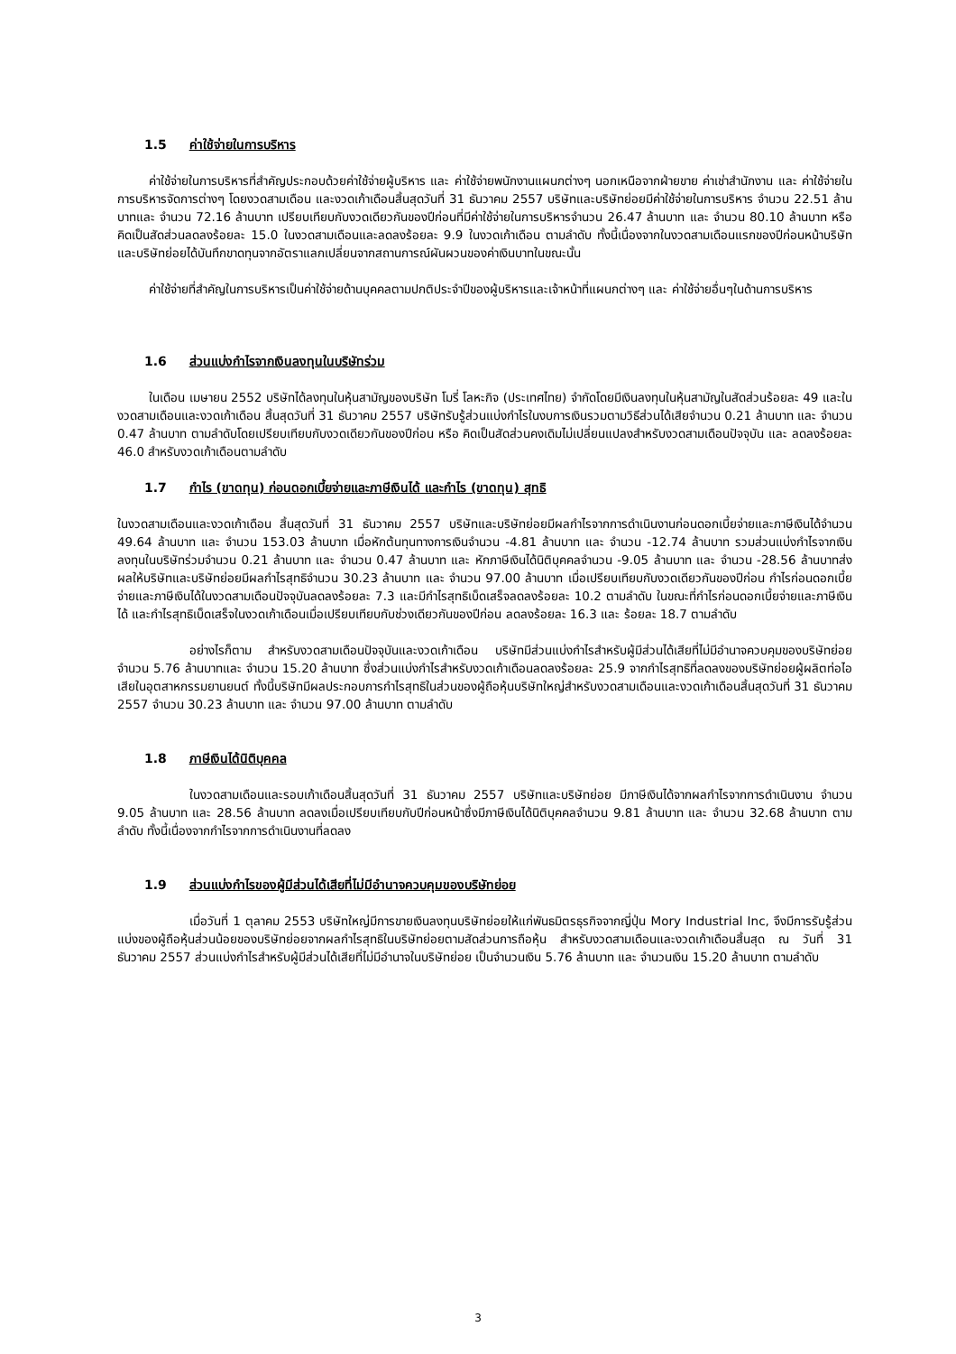1.5 ค่าใช้จ่ายในการบริหาร
ค่าใช้จ่ายในการบริหารที่สำคัญประกอบด้วยค่าใช้จ่ายผู้บริหาร และ ค่าใช้จ่ายพนักงานแผนกต่างๆ นอกเหนือจากฝ่ายขาย ค่าเช่าสำนักงาน และ ค่าใช้จ่ายในการบริหารจัดการต่างๆ โดยงวดสามเดือน และงวดเก้าเดือนสิ้นสุดวันที่ 31 ธันวาคม 2557 บริษัทและบริษัทย่อยมีค่าใช้จ่ายในการบริหาร จำนวน 22.51 ล้านบาทและ จำนวน 72.16 ล้านบาท เปรียบเทียบกับงวดเดียวกันของปีก่อนที่มีค่าใช้จ่ายในการบริหารจำนวน 26.47 ล้านบาท และ จำนวน 80.10 ล้านบาท หรือคิดเป็นสัดส่วนลดลงร้อยละ 15.0 ในงวดสามเดือนและลดลงร้อยละ 9.9 ในงวดเก้าเดือน ตามลำดับ ทั้งนี้เนื่องจากในงวดสามเดือนแรกของปีก่อนหน้าบริษัทและบริษัทย่อยได้บันทึกขาดทุนจากอัตราแลกเปลี่ยนจากสถานการณ์ผันผวนของค่าเงินบาทในขณะนั้น
ค่าใช้จ่ายที่สำคัญในการบริหารเป็นค่าใช้จ่ายด้านบุคคลตามปกติประจำปีของผู้บริหารและเจ้าหน้าที่แผนกต่างๆ และ ค่าใช้จ่ายอื่นๆในด้านการบริหาร
1.6 ส่วนแบ่งกำไรจากเงินลงทุนในบริษัทร่วม
ในเดือน เมษายน 2552 บริษัทได้ลงทุนในหุ้นสามัญของบริษัท โมรี่ โลหะกิจ (ประเทศไทย) จำกัดโดยมีเงินลงทุนในหุ้นสามัญในสัดส่วนร้อยละ 49 และในงวดสามเดือนและงวดเก้าเดือน สิ้นสุดวันที่ 31 ธันวาคม 2557 บริษัทรับรู้ส่วนแบ่งกำไรในงบการเงินรวมตามวิธีส่วนได้เสียจำนวน 0.21 ล้านบาท และ จำนวน 0.47 ล้านบาท ตามลำดับโดยเปรียบเทียบกับงวดเดียวกันของปีก่อน หรือ คิดเป็นสัดส่วนคงเดิมไม่เปลี่ยนแปลงสำหรับงวดสามเดือนปัจจุบัน และ ลดลงร้อยละ 46.0 สำหรับงวดเก้าเดือนตามลำดับ
1.7 กำไร (ขาดทุน) ก่อนดอกเบี้ยจ่ายและภาษีเงินได้ และกำไร (ขาดทุน) สุทธิ
ในงวดสามเดือนและงวดเก้าเดือน สิ้นสุดวันที่ 31 ธันวาคม 2557 บริษัทและบริษัทย่อยมีผลกำไรจากการดำเนินงานก่อนดอกเบี้ยจ่ายและภาษีเงินได้จำนวน 49.64 ล้านบาท และ จำนวน 153.03 ล้านบาท เมื่อหักต้นทุนทางการเงินจำนวน -4.81 ล้านบาท และ จำนวน -12.74 ล้านบาท รวมส่วนแบ่งกำไรจากเงินลงทุนในบริษัทร่วมจำนวน 0.21 ล้านบาท และ จำนวน 0.47 ล้านบาท และ หักภาษีเงินได้นิติบุคคลจำนวน -9.05 ล้านบาท และ จำนวน -28.56 ล้านบาทส่งผลให้บริษัทและบริษัทย่อยมีผลกำไรสุทธิจำนวน 30.23 ล้านบาท และ จำนวน 97.00 ล้านบาท เมื่อเปรียบเทียบกับงวดเดียวกันของปีก่อน กำไรก่อนดอกเบี้ยจ่ายและภาษีเงินได้ในงวดสามเดือนปัจจุบันลดลงร้อยละ 7.3 และมีกำไรสุทธิเบ็ดเสร็จลดลงร้อยละ 10.2 ตามลำดับ ในขณะที่กำไรก่อนดอกเบี้ยจ่ายและภาษีเงินได้ และกำไรสุทธิเบ็ดเสร็จในงวดเก้าเดือนเมื่อเปรียบเทียบกับช่วงเดียวกันของปีก่อน ลดลงร้อยละ 16.3 และ ร้อยละ 18.7 ตามลำดับ
อย่างไรก็ตาม สำหรับงวดสามเดือนปัจจุบันและงวดเก้าเดือน บริษัทมีส่วนแบ่งกำไรสำหรับผู้มีส่วนได้เสียที่ไม่มีอำนาจควบคุมของบริษัทย่อยจำนวน 5.76 ล้านบาทและ จำนวน 15.20 ล้านบาท ซึ่งส่วนแบ่งกำไรสำหรับงวดเก้าเดือนลดลงร้อยละ 25.9 จากกำไรสุทธิที่ลดลงของบริษัทย่อยผู้ผลิตท่อไอเสียในอุตสาหกรรมยานยนต์ ทั้งนี้บริษัทมีผลประกอบการกำไรสุทธิในส่วนของผู้ถือหุ้นบริษัทใหญ่สำหรับงวดสามเดือนและงวดเก้าเดือนสิ้นสุดวันที่ 31 ธันวาคม 2557 จำนวน 30.23 ล้านบาท และ จำนวน 97.00 ล้านบาท ตามลำดับ
1.8 ภาษีเงินได้นิติบุคคล
ในงวดสามเดือนและรอบเก้าเดือนสิ้นสุดวันที่ 31 ธันวาคม 2557 บริษัทและบริษัทย่อย มีภาษีเงินได้จากผลกำไรจากการดำเนินงาน จำนวน 9.05 ล้านบาท และ 28.56 ล้านบาท ลดลงเมื่อเปรียบเทียบกับปีก่อนหน้าซึ่งมีภาษีเงินได้นิติบุคคลจำนวน 9.81 ล้านบาท และ จำนวน 32.68 ล้านบาท ตามลำดับ ทั้งนี้เนื่องจากกำไรจากการดำเนินงานที่ลดลง
1.9 ส่วนแบ่งกำไรของผู้มีส่วนได้เสียที่ไม่มีอำนาจควบคุมของบริษัทย่อย
เมื่อวันที่ 1 ตุลาคม 2553 บริษัทใหญ่มีการขายเงินลงทุนบริษัทย่อยให้แก่พันธมิตรธุรกิจจากญี่ปุ่น Mory Industrial Inc, จึงมีการรับรู้ส่วนแบ่งของผู้ถือหุ้นส่วนน้อยของบริษัทย่อยจากผลกำไรสุทธิในบริษัทย่อยตามสัดส่วนการถือหุ้น สำหรับงวดสามเดือนและงวดเก้าเดือนสิ้นสุด ณ วันที่ 31 ธันวาคม 2557 ส่วนแบ่งกำไรสำหรับผู้มีส่วนได้เสียที่ไม่มีอำนาจในบริษัทย่อย เป็นจำนวนเงิน 5.76 ล้านบาท และ จำนวนเงิน 15.20 ล้านบาท ตามลำดับ
3